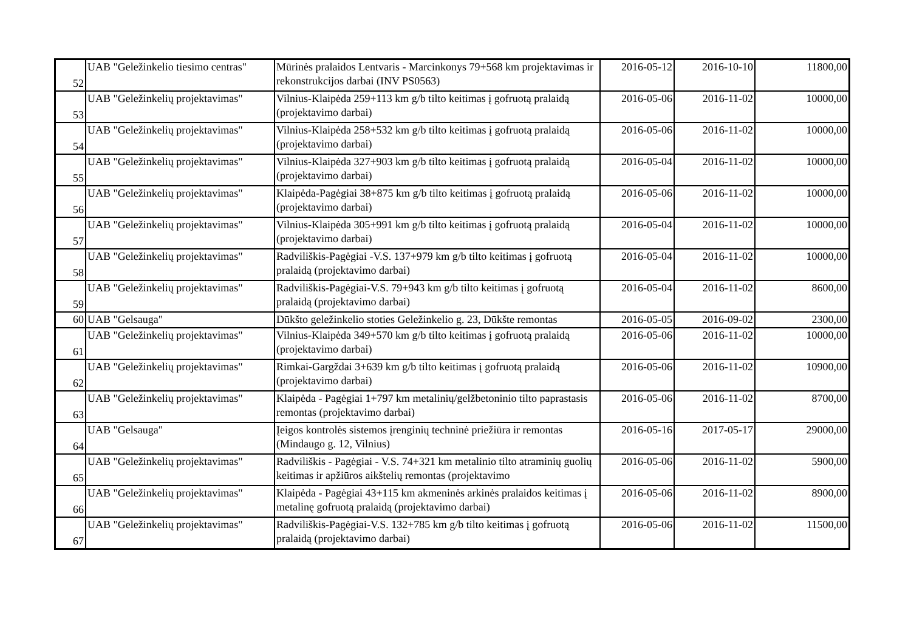| 52 | UAB "Geležinkelio tiesimo centras" | Mūrinės pralaidos Lentvaris - Marcinkonys 79+568 km projektavimas ir rekonstrukcijos darbai (INV PS0563) | 2016-05-12 | 2016-10-10 | 11800,00 |
| 53 | UAB "Geležinkelių projektavimas" | Vilnius-Klaipėda 259+113 km g/b tilto keitimas į gofruotą pralaidą (projektavimo darbai) | 2016-05-06 | 2016-11-02 | 10000,00 |
| 54 | UAB "Geležinkelių projektavimas" | Vilnius-Klaipėda 258+532 km g/b tilto keitimas į gofruotą pralaidą (projektavimo darbai) | 2016-05-06 | 2016-11-02 | 10000,00 |
| 55 | UAB "Geležinkelių projektavimas" | Vilnius-Klaipėda 327+903 km g/b tilto keitimas į gofruotą pralaidą (projektavimo darbai) | 2016-05-04 | 2016-11-02 | 10000,00 |
| 56 | UAB "Geležinkelių projektavimas" | Klaipėda-Pagėgiai 38+875 km g/b tilto keitimas į gofruotą pralaidą (projektavimo darbai) | 2016-05-06 | 2016-11-02 | 10000,00 |
| 57 | UAB "Geležinkelių projektavimas" | Vilnius-Klaipėda 305+991 km g/b tilto keitimas į gofruotą pralaidą (projektavimo darbai) | 2016-05-04 | 2016-11-02 | 10000,00 |
| 58 | UAB "Geležinkelių projektavimas" | Radviliškis-Pagėgiai -V.S. 137+979 km g/b tilto keitimas į gofruotą pralaidą (projektavimo darbai) | 2016-05-04 | 2016-11-02 | 10000,00 |
| 59 | UAB "Geležinkelių projektavimas" | Radviliškis-Pagėgiai-V.S. 79+943 km g/b tilto keitimas į gofruotą pralaidą (projektavimo darbai) | 2016-05-04 | 2016-11-02 | 8600,00 |
| 60 | UAB "Gelsauga" | Dūkšto geležinkelio stoties Geležinkelio g. 23, Dūkšte remontas | 2016-05-05 | 2016-09-02 | 2300,00 |
| 61 | UAB "Geležinkelių projektavimas" | Vilnius-Klaipėda 349+570 km g/b tilto keitimas į gofruotą pralaidą (projektavimo darbai) | 2016-05-06 | 2016-11-02 | 10000,00 |
| 62 | UAB "Geležinkelių projektavimas" | Rimkai-Gargždai 3+639 km g/b tilto keitimas į gofruotą pralaidą (projektavimo darbai) | 2016-05-06 | 2016-11-02 | 10900,00 |
| 63 | UAB "Geležinkelių projektavimas" | Klaipėda - Pagėgiai 1+797 km metalinių/gelžbetoninio tilto paprastasis remontas (projektavimo darbai) | 2016-05-06 | 2016-11-02 | 8700,00 |
| 64 | UAB "Gelsauga" | Įeigos kontrolės sistemos įrenginių techninė priežiūra ir remontas (Mindaugo g. 12, Vilnius) | 2016-05-16 | 2017-05-17 | 29000,00 |
| 65 | UAB "Geležinkelių projektavimas" | Radviliškis - Pagėgiai - V.S. 74+321 km metalinio tilto atraminių guolių keitimas ir apžiūros aikštelių remontas (projektavimo | 2016-05-06 | 2016-11-02 | 5900,00 |
| 66 | UAB "Geležinkelių projektavimas" | Klaipėda - Pagėgiai 43+115 km akmeninės arkinės pralaidos keitimas į metalinę gofruotą pralaidą (projektavimo darbai) | 2016-05-06 | 2016-11-02 | 8900,00 |
| 67 | UAB "Geležinkelių projektavimas" | Radviliškis-Pagėgiai-V.S. 132+785 km g/b tilto keitimas į gofruotą pralaidą (projektavimo darbai) | 2016-05-06 | 2016-11-02 | 11500,00 |